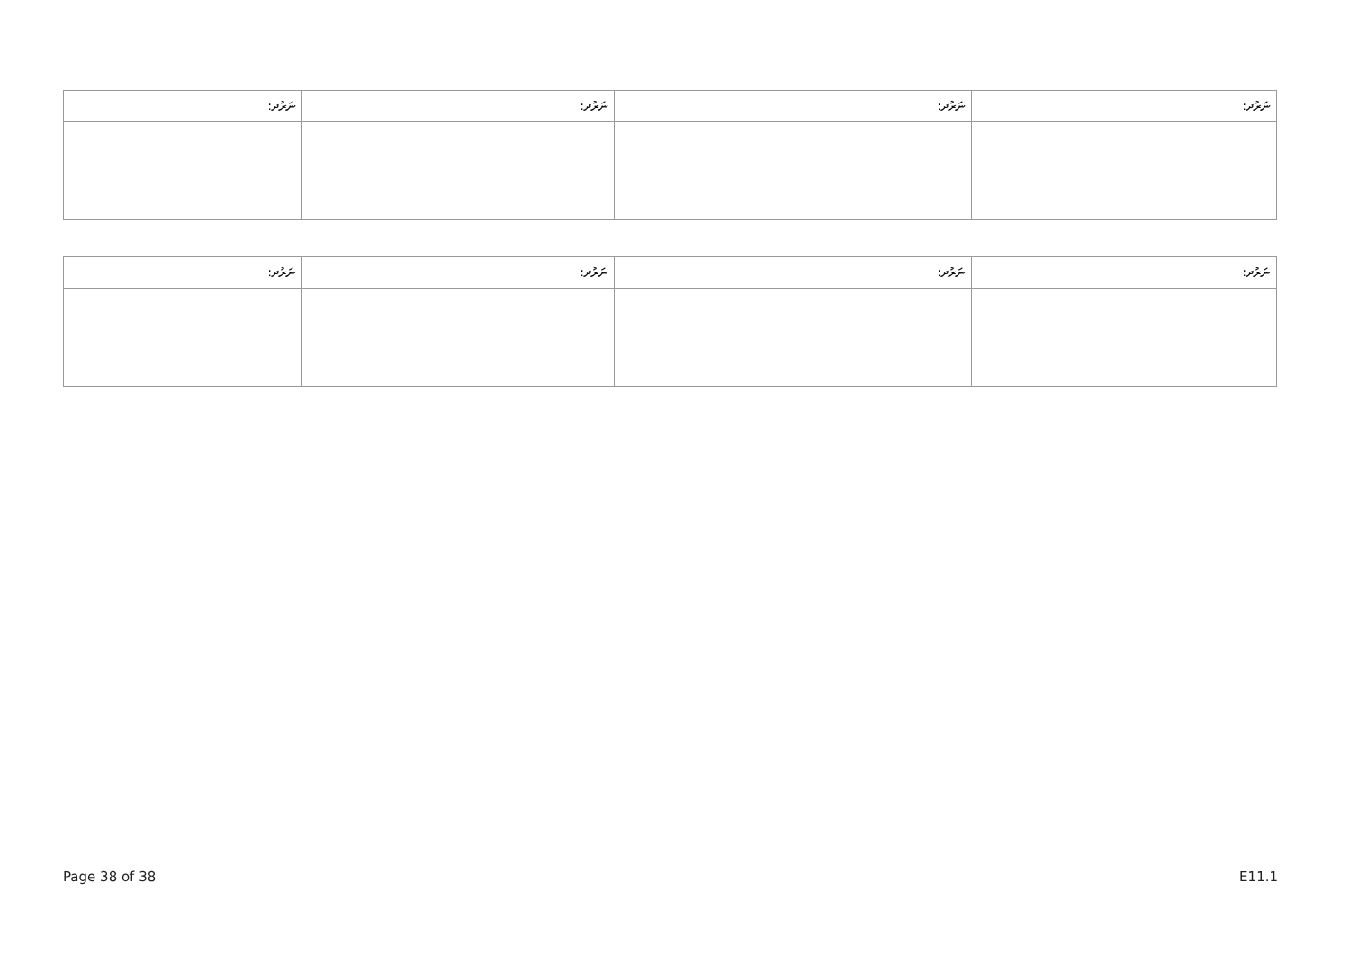| ނަރުދ: | ނަރުދ: | ނަރުދ: | ނަރުދ: |
| --- | --- | --- | --- |
| ނަރުދ: | ނަރުދ: | ނަރުދ: | ނަރުދ: |
| --- | --- | --- | --- |
Page 38 of 38 E11.1